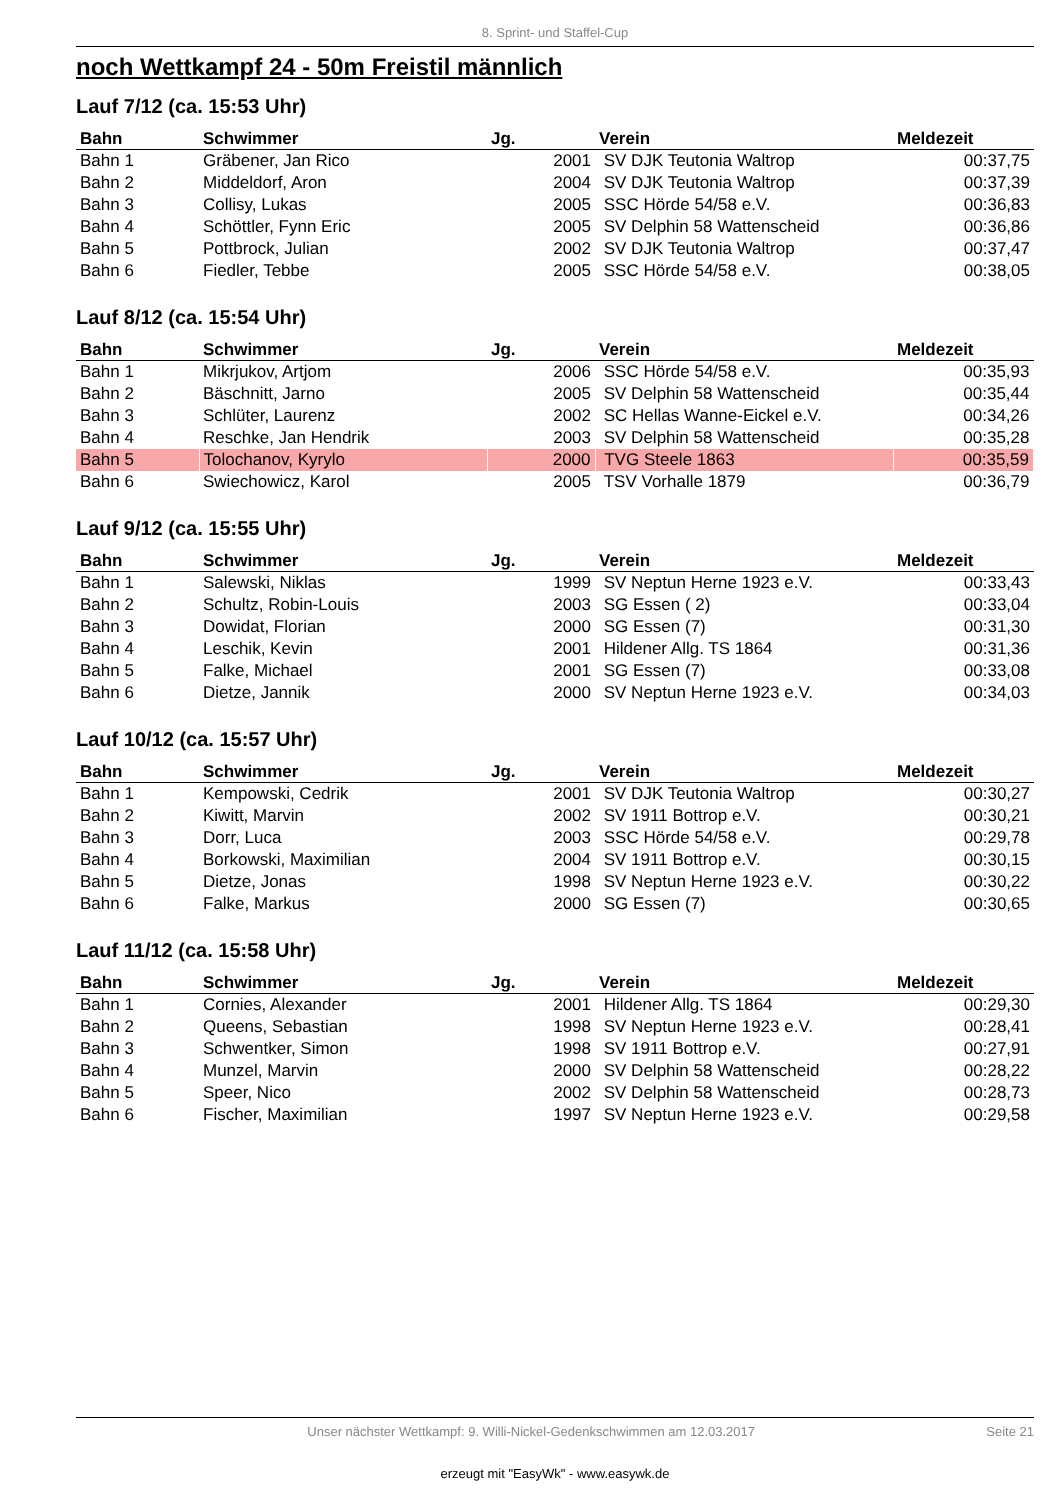8. Sprint- und Staffel-Cup
noch Wettkampf 24 - 50m Freistil männlich
Lauf 7/12 (ca. 15:53 Uhr)
| Bahn | Schwimmer | Jg. | Verein | Meldezeit |
| --- | --- | --- | --- | --- |
| Bahn 1 | Gräbener, Jan Rico | 2001 | SV DJK Teutonia Waltrop | 00:37,75 |
| Bahn 2 | Middeldorf, Aron | 2004 | SV DJK Teutonia Waltrop | 00:37,39 |
| Bahn 3 | Collisy, Lukas | 2005 | SSC Hörde 54/58 e.V. | 00:36,83 |
| Bahn 4 | Schöttler, Fynn Eric | 2005 | SV Delphin 58 Wattenscheid | 00:36,86 |
| Bahn 5 | Pottbrock, Julian | 2002 | SV DJK Teutonia Waltrop | 00:37,47 |
| Bahn 6 | Fiedler, Tebbe | 2005 | SSC Hörde 54/58 e.V. | 00:38,05 |
Lauf 8/12 (ca. 15:54 Uhr)
| Bahn | Schwimmer | Jg. | Verein | Meldezeit |
| --- | --- | --- | --- | --- |
| Bahn 1 | Mikrjukov, Artjom | 2006 | SSC Hörde 54/58 e.V. | 00:35,93 |
| Bahn 2 | Bäschnitt, Jarno | 2005 | SV Delphin 58 Wattenscheid | 00:35,44 |
| Bahn 3 | Schlüter, Laurenz | 2002 | SC Hellas Wanne-Eickel e.V. | 00:34,26 |
| Bahn 4 | Reschke, Jan Hendrik | 2003 | SV Delphin 58 Wattenscheid | 00:35,28 |
| Bahn 5 | Tolochanov, Kyrylo | 2000 | TVG Steele 1863 | 00:35,59 |
| Bahn 6 | Swiechowicz, Karol | 2005 | TSV Vorhalle 1879 | 00:36,79 |
Lauf 9/12 (ca. 15:55 Uhr)
| Bahn | Schwimmer | Jg. | Verein | Meldezeit |
| --- | --- | --- | --- | --- |
| Bahn 1 | Salewski, Niklas | 1999 | SV Neptun Herne 1923 e.V. | 00:33,43 |
| Bahn 2 | Schultz, Robin-Louis | 2003 | SG Essen ( 2) | 00:33,04 |
| Bahn 3 | Dowidat, Florian | 2000 | SG Essen (7) | 00:31,30 |
| Bahn 4 | Leschik, Kevin | 2001 | Hildener Allg. TS 1864 | 00:31,36 |
| Bahn 5 | Falke, Michael | 2001 | SG Essen (7) | 00:33,08 |
| Bahn 6 | Dietze, Jannik | 2000 | SV Neptun Herne 1923 e.V. | 00:34,03 |
Lauf 10/12 (ca. 15:57 Uhr)
| Bahn | Schwimmer | Jg. | Verein | Meldezeit |
| --- | --- | --- | --- | --- |
| Bahn 1 | Kempowski, Cedrik | 2001 | SV DJK Teutonia Waltrop | 00:30,27 |
| Bahn 2 | Kiwitt, Marvin | 2002 | SV 1911 Bottrop e.V. | 00:30,21 |
| Bahn 3 | Dorr, Luca | 2003 | SSC Hörde 54/58 e.V. | 00:29,78 |
| Bahn 4 | Borkowski, Maximilian | 2004 | SV 1911 Bottrop e.V. | 00:30,15 |
| Bahn 5 | Dietze, Jonas | 1998 | SV Neptun Herne 1923 e.V. | 00:30,22 |
| Bahn 6 | Falke, Markus | 2000 | SG Essen (7) | 00:30,65 |
Lauf 11/12 (ca. 15:58 Uhr)
| Bahn | Schwimmer | Jg. | Verein | Meldezeit |
| --- | --- | --- | --- | --- |
| Bahn 1 | Cornies, Alexander | 2001 | Hildener Allg. TS 1864 | 00:29,30 |
| Bahn 2 | Queens, Sebastian | 1998 | SV Neptun Herne 1923 e.V. | 00:28,41 |
| Bahn 3 | Schwentker, Simon | 1998 | SV 1911 Bottrop e.V. | 00:27,91 |
| Bahn 4 | Munzel, Marvin | 2000 | SV Delphin 58 Wattenscheid | 00:28,22 |
| Bahn 5 | Speer, Nico | 2002 | SV Delphin 58 Wattenscheid | 00:28,73 |
| Bahn 6 | Fischer, Maximilian | 1997 | SV Neptun Herne 1923 e.V. | 00:29,58 |
Unser nächster Wettkampf: 9. Willi-Nickel-Gedenkschwimmen am 12.03.2017 Seite 21
erzeugt mit "EasyWk" - www.easywk.de